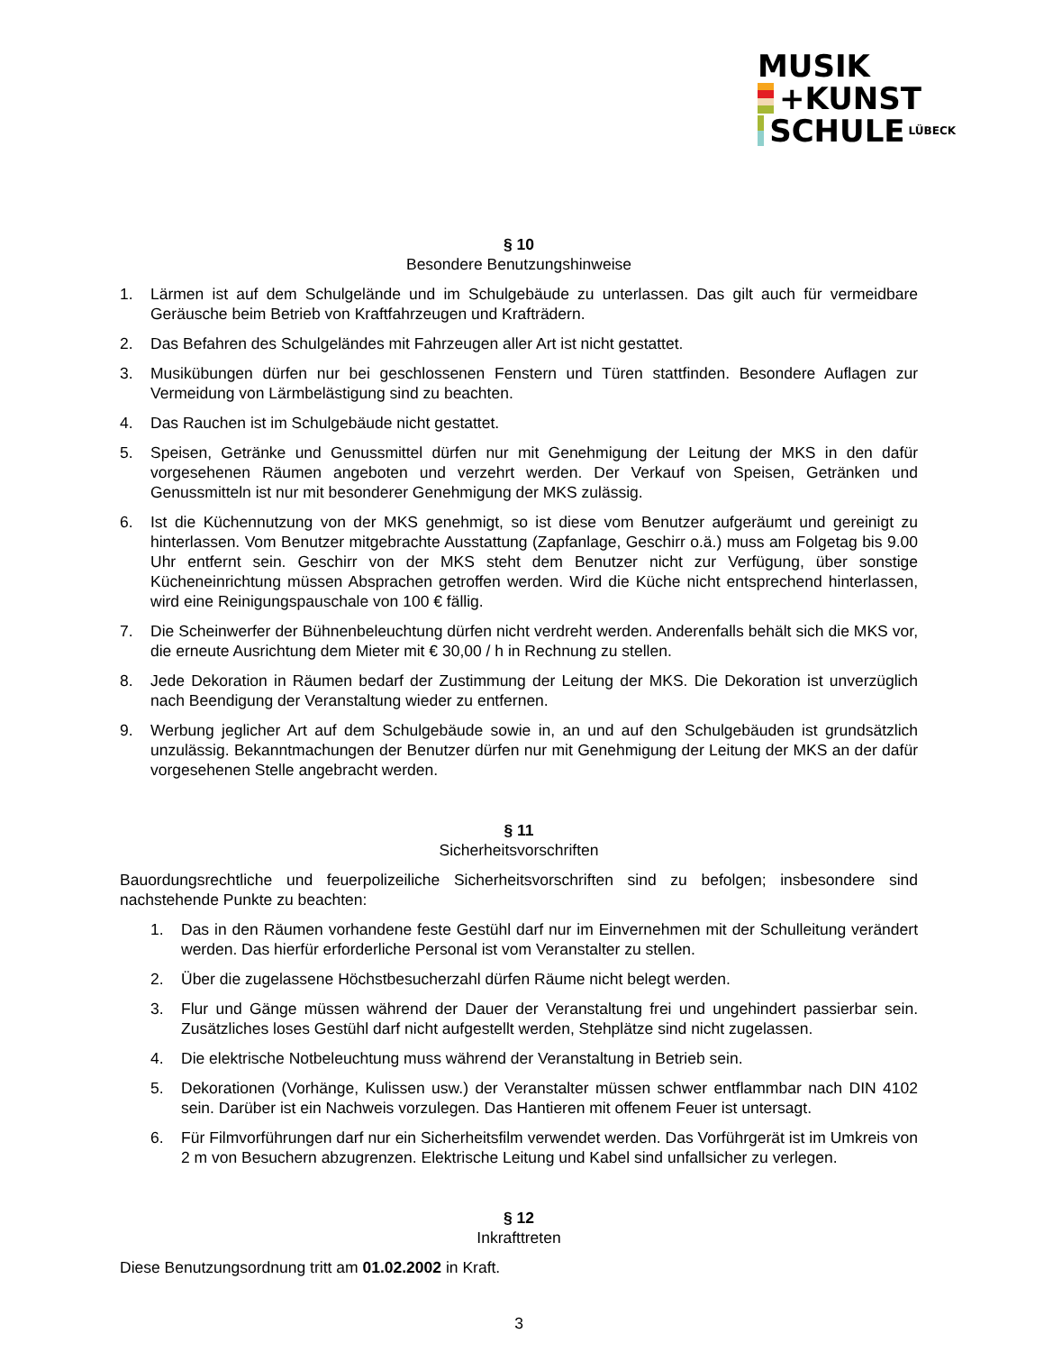MUSIK
+KUNST
SCHULE LÜBECK
§ 10
Besondere Benutzungshinweise
1. Lärmen ist auf dem Schulgelände und im Schulgebäude zu unterlassen. Das gilt auch für vermeidbare Geräusche beim Betrieb von Kraftfahrzeugen und Krafträdern.
2. Das Befahren des Schulgeländes mit Fahrzeugen aller Art ist nicht gestattet.
3. Musikübungen dürfen nur bei geschlossenen Fenstern und Türen stattfinden. Besondere Auflagen zur Vermeidung von Lärmbelästigung sind zu beachten.
4. Das Rauchen ist im Schulgebäude nicht gestattet.
5. Speisen, Getränke und Genussmittel dürfen nur mit Genehmigung der Leitung der MKS in den dafür vorgesehenen Räumen angeboten und verzehrt werden. Der Verkauf von Speisen, Getränken und Genussmitteln ist nur mit besonderer Genehmigung der MKS zulässig.
6. Ist die Küchennutzung von der MKS genehmigt, so ist diese vom Benutzer aufgeräumt und gereinigt zu hinterlassen. Vom Benutzer mitgebrachte Ausstattung (Zapfanlage, Geschirr o.ä.) muss am Folgetag bis 9.00 Uhr entfernt sein. Geschirr von der MKS steht dem Benutzer nicht zur Verfügung, über sonstige Kücheneinrichtung müssen Absprachen getroffen werden. Wird die Küche nicht entsprechend hinterlassen, wird eine Reinigungspauschale von 100 € fällig.
7. Die Scheinwerfer der Bühnenbeleuchtung dürfen nicht verdreht werden. Anderenfalls behält sich die MKS vor, die erneute Ausrichtung dem Mieter mit € 30,00 / h in Rechnung zu stellen.
8. Jede Dekoration in Räumen bedarf der Zustimmung der Leitung der MKS. Die Dekoration ist unverzüglich nach Beendigung der Veranstaltung wieder zu entfernen.
9. Werbung jeglicher Art auf dem Schulgebäude sowie in, an und auf den Schulgebäuden ist grundsätzlich unzulässig. Bekanntmachungen der Benutzer dürfen nur mit Genehmigung der Leitung der MKS an der dafür vorgesehenen Stelle angebracht werden.
§ 11
Sicherheitsvorschriften
Bauordungsrechtliche und feuerpolizeiliche Sicherheitsvorschriften sind zu befolgen; insbesondere sind nachstehende Punkte zu beachten:
1. Das in den Räumen vorhandene feste Gestühl darf nur im Einvernehmen mit der Schulleitung verändert werden. Das hierfür erforderliche Personal ist vom Veranstalter zu stellen.
2. Über die zugelassene Höchstbesucherzahl dürfen Räume nicht belegt werden.
3. Flur und Gänge müssen während der Dauer der Veranstaltung frei und ungehindert passierbar sein. Zusätzliches loses Gestühl darf nicht aufgestellt werden, Stehplätze sind nicht zugelassen.
4. Die elektrische Notbeleuchtung muss während der Veranstaltung in Betrieb sein.
5. Dekorationen (Vorhänge, Kulissen usw.) der Veranstalter müssen schwer entflammbar nach DIN 4102 sein. Darüber ist ein Nachweis vorzulegen. Das Hantieren mit offenem Feuer ist untersagt.
6. Für Filmvorführungen darf nur ein Sicherheitsfilm verwendet werden. Das Vorführgerät ist im Umkreis von 2 m von Besuchern abzugrenzen. Elektrische Leitung und Kabel sind unfallsicher zu verlegen.
§ 12
Inkrafttreten
Diese Benutzungsordnung tritt am 01.02.2002 in Kraft.
3